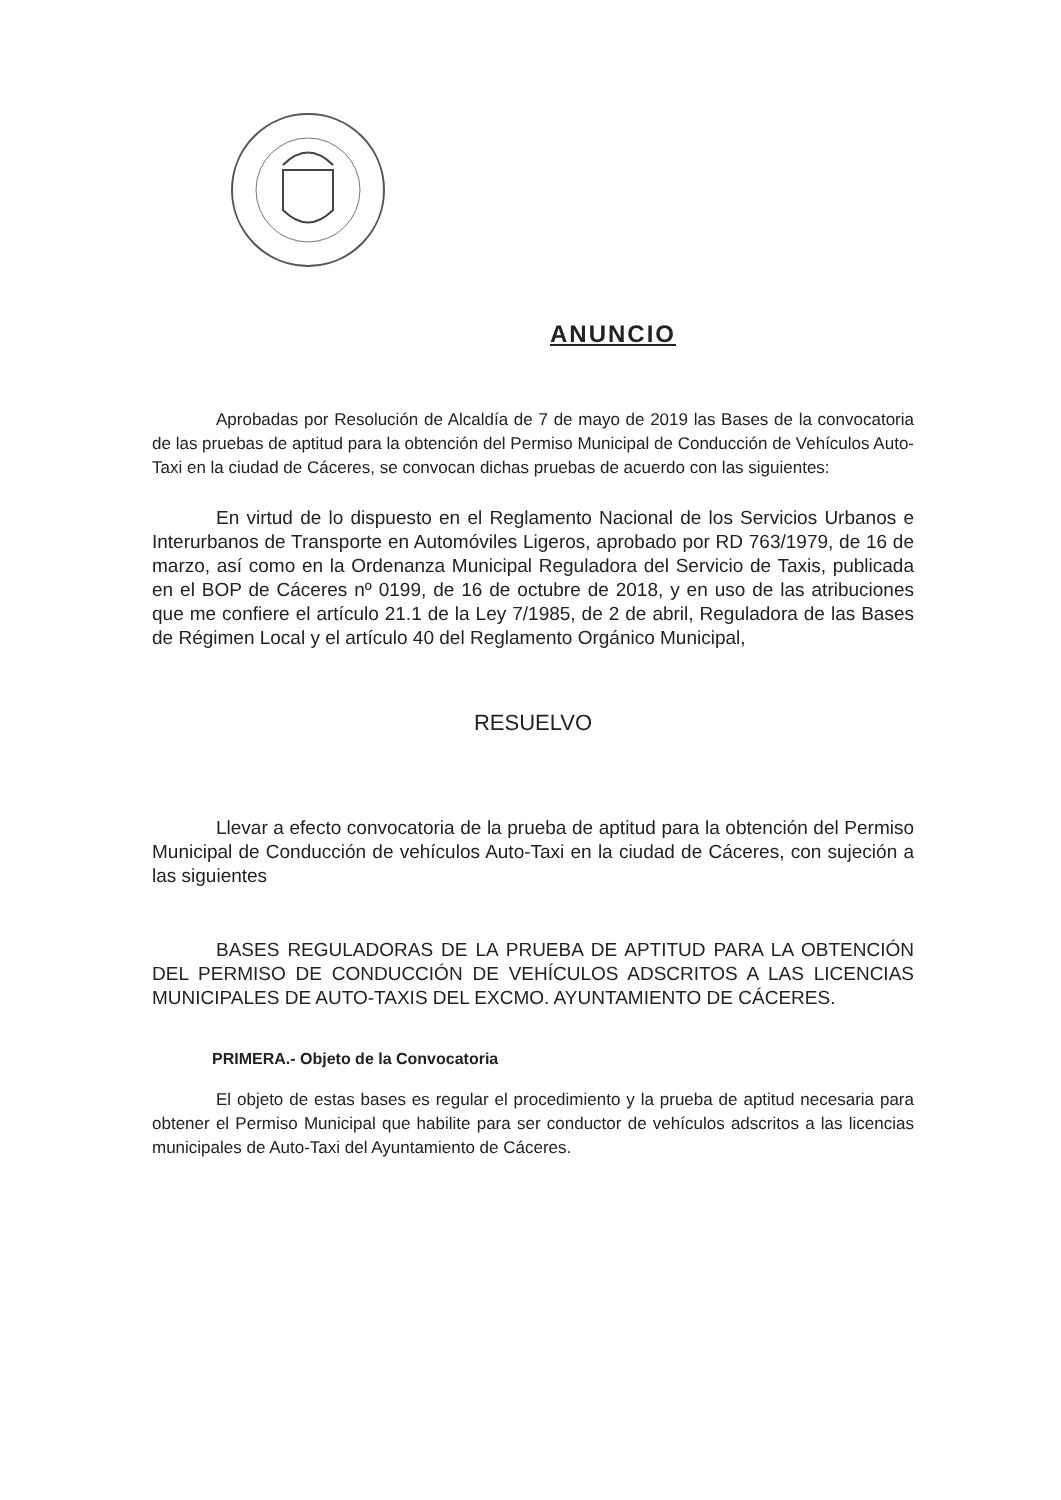ANUNCIO
Aprobadas por Resolución de Alcaldía de 7 de mayo de 2019 las Bases de la convocatoria de las pruebas de aptitud para la obtención del Permiso Municipal de Conducción de Vehículos Auto-Taxi en la ciudad de Cáceres, se convocan dichas pruebas de acuerdo con las siguientes:
En virtud de lo dispuesto en el Reglamento Nacional de los Servicios Urbanos e Interurbanos de Transporte en Automóviles Ligeros, aprobado por RD 763/1979, de 16 de marzo, así como en la Ordenanza Municipal Reguladora del Servicio de Taxis, publicada en el BOP de Cáceres nº 0199, de 16 de octubre de 2018, y en uso de las atribuciones que me confiere el artículo 21.1 de la Ley 7/1985, de 2 de abril, Reguladora de las Bases de Régimen Local y el artículo 40 del Reglamento Orgánico Municipal,
RESUELVO
Llevar a efecto convocatoria de la prueba de aptitud para la obtención del Permiso Municipal de Conducción de vehículos Auto-Taxi en la ciudad de Cáceres, con sujeción a las siguientes
BASES REGULADORAS DE LA PRUEBA DE APTITUD PARA LA OBTENCIÓN DEL PERMISO DE CONDUCCIÓN DE VEHÍCULOS ADSCRITOS A LAS LICENCIAS MUNICIPALES DE AUTO-TAXIS DEL EXCMO. AYUNTAMIENTO DE CÁCERES.
PRIMERA.- Objeto de la Convocatoria
El objeto de estas bases es regular el procedimiento y la prueba de aptitud necesaria para obtener el Permiso Municipal que habilite para ser conductor de vehículos adscritos a las licencias municipales de Auto-Taxi del Ayuntamiento de Cáceres.